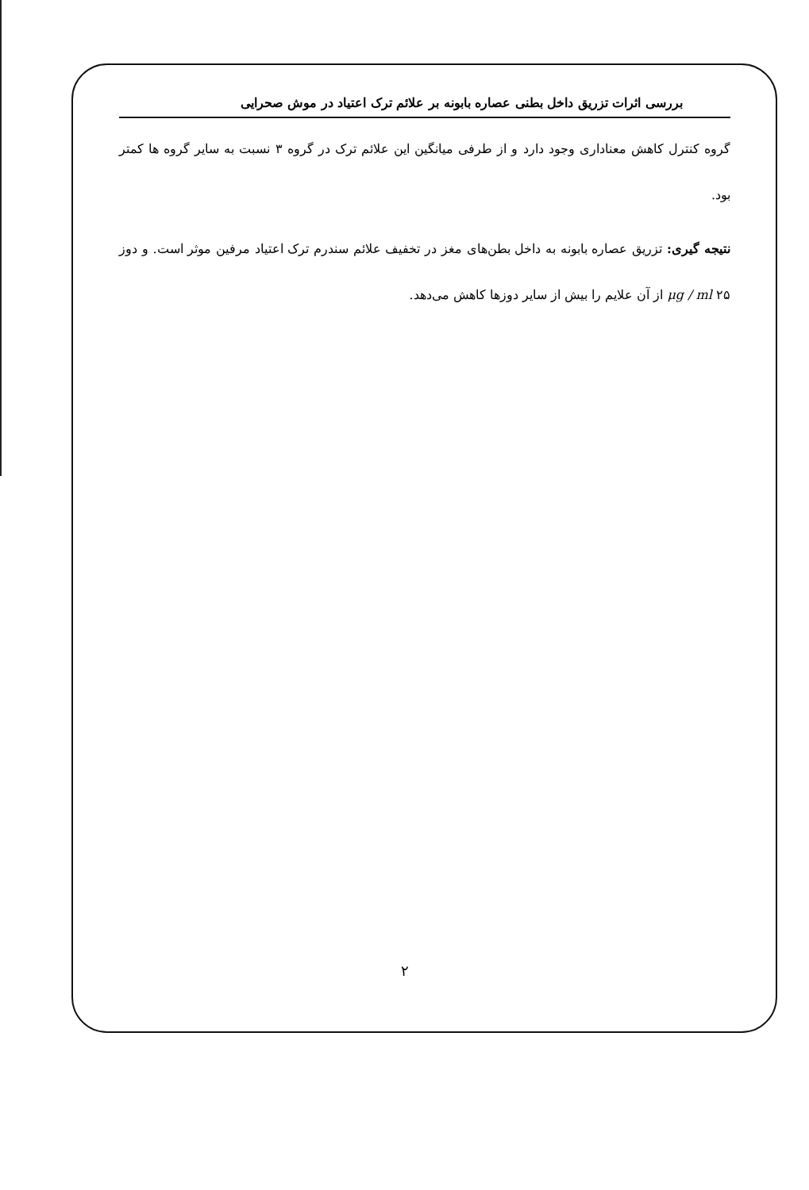بررسی اثرات تزریق داخل بطنی عصاره بابونه بر علائم ترک اعتیاد در موش صحرایی
گروه کنترل کاهش معناداری وجود دارد و از طرفی میانگین این علائم ترک در گروه ۳ نسبت به سایر گروه ها کمتر بود.
نتیجه گیری: تزریق عصاره بابونه به داخل بطن‌های مغز در تخفیف علائم سندرم ترک اعتیاد مرفین موثر است. و دوز ۲۵ μg / ml از آن علایم را بیش از سایر دوزها کاهش می‌دهد.
۲